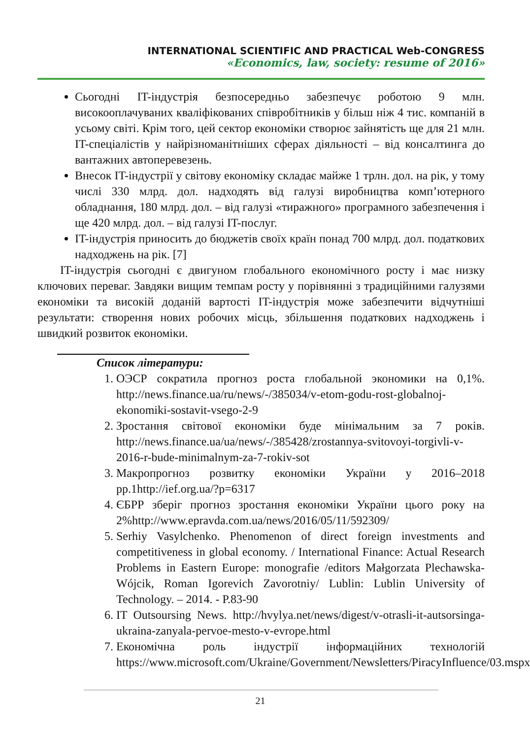INTERNATIONAL SCIENTIFIC AND PRACTICAL Web-CONGRESS
«Economics, law, society: resume of 2016»
Сьогодні IT-індустрія безпосередньо забезпечує роботою 9 млн. високооплачуваних кваліфікованих співробітників у більш ніж 4 тис. компаній в усьому світі. Крім того, цей сектор економіки створює зайнятість ще для 21 млн. IT-спеціалістів у найрізноманітніших сферах діяльності – від консалтинга до вантажних автоперевезень.
Внесок IT-індустрії у світову економіку складає майже 1 трлн. дол. на рік, у тому числі 330 млрд. дол. надходять від галузі виробництва комп’ютерного обладнання, 180 млрд. дол. – від галузі «тиражного» програмного забезпечення і ще 420 млрд. дол. – від галузі IT-послуг.
IT-індустрія приносить до бюджетів своїх країн понад 700 млрд. дол. податкових надходжень на рік. [7]
IT-індустрія сьогодні є двигуном глобального економічного росту і має низку ключових переваг. Завдяки вищим темпам росту у порівнянні з традиційними галузями економіки та високій доданій вартості IT-індустрія може забезпечити відчутніші результати: створення нових робочих місць, збільшення податкових надходжень і швидкий розвиток економіки.
Список літератури:
1. ОЭСР сократила прогноз роста глобальной экономики на 0,1%. http://news.finance.ua/ru/news/-/385034/v-etom-godu-rost-globalnoj-ekonomiki-sostavit-vsego-2-9
2. Зростання світової економіки буде мінімальним за 7 років. http://news.finance.ua/ua/news/-/385428/zrostannya-svitovoyi-torgivli-v-2016-r-bude-minimalnym-za-7-rokiv-sot
3. Макропрогноз розвитку економіки України у 2016–2018 рр.1http://ief.org.ua/?p=6317
4. ЄБРР зберіг прогноз зростання економіки України цього року на 2%http://www.epravda.com.ua/news/2016/05/11/592309/
5. Serhiy Vasylchenko. Phenomenon of direct foreign investments and competitiveness in global economy. / International Finance: Actual Research Problems in Eastern Europe: monografie /editors Małgorzata Plechawska-Wójcik, Roman Igorevich Zavorotniy/ Lublin: Lublin University of Technology. – 2014. - P.83-90
6. IT Outsoursing News. http://hvylya.net/news/digest/v-otrasli-it-autsorsinga-ukraina-zanyala-pervoe-mesto-v-evrope.html
7. Економічна роль індустрії інформаційних технологій https://www.microsoft.com/Ukraine/Government/Newsletters/PiracyInfluence/03.mspx
21